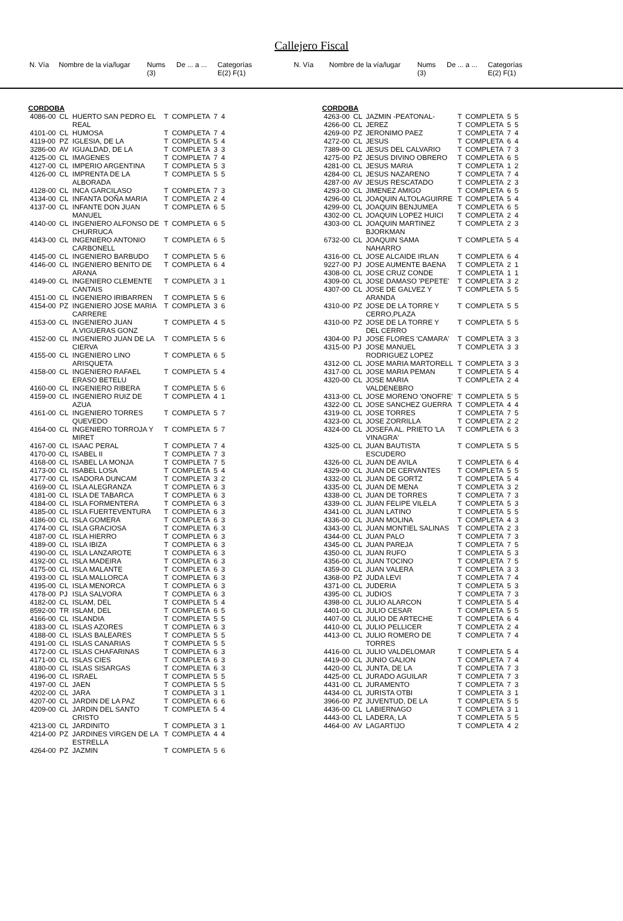Callejero Fiscal
N. Vía Nombre de la vía/lugar
Nums
(3)
De ... a ...
Categorías
E(2) F(1)
N. Vía Nombre de la vía/lugar
Nums
(3)
De ... a ...
Categorías
E(2) F(1)
CORDOBA
| 4086-00 | CL | HUERTO SAN PEDRO EL REAL | T | COMPLETA | 7 | 4 |
| 4101-00 | CL | HUMOSA | T | COMPLETA | 7 | 4 |
| 4119-00 | PZ | IGLESIA, DE LA | T | COMPLETA | 5 | 4 |
| 3286-00 | AV | IGUALDAD, DE LA | T | COMPLETA | 3 | 3 |
| 4125-00 | CL | IMAGENES | T | COMPLETA | 7 | 4 |
| 4127-00 | CL | IMPERIO ARGENTINA | T | COMPLETA | 5 | 3 |
| 4126-00 | CL | IMPRENTA DE LA ALBORADA | T | COMPLETA | 5 | 5 |
| 4128-00 | CL | INCA GARCILASO | T | COMPLETA | 7 | 3 |
| 4134-00 | CL | INFANTA DOÑA MARIA | T | COMPLETA | 2 | 4 |
| 4137-00 | CL | INFANTE DON JUAN MANUEL | T | COMPLETA | 6 | 5 |
| 4140-00 | CL | INGENIERO ALFONSO DE CHURRUCA | T | COMPLETA | 6 | 5 |
| 4143-00 | CL | INGENIERO ANTONIO CARBONELL | T | COMPLETA | 6 | 5 |
| 4145-00 | CL | INGENIERO BARBUDO | T | COMPLETA | 5 | 6 |
| 4146-00 | CL | INGENIERO BENITO DE ARANA | T | COMPLETA | 6 | 4 |
| 4149-00 | CL | INGENIERO CLEMENTE CANTAIS | T | COMPLETA | 3 | 1 |
| 4151-00 | CL | INGENIERO IRIBARREN | T | COMPLETA | 5 | 6 |
| 4154-00 | PZ | INGENIERO JOSE MARIA CARRERE | T | COMPLETA | 3 | 6 |
| 4153-00 | CL | INGENIERO JUAN A.VIGUERAS GONZ | T | COMPLETA | 4 | 5 |
| 4152-00 | CL | INGENIERO JUAN DE LA CIERVA | T | COMPLETA | 5 | 6 |
| 4155-00 | CL | INGENIERO LINO ARISQUETA | T | COMPLETA | 6 | 5 |
| 4158-00 | CL | INGENIERO RAFAEL ERASO BETELU | T | COMPLETA | 5 | 4 |
| 4160-00 | CL | INGENIERO RIBERA | T | COMPLETA | 5 | 6 |
| 4159-00 | CL | INGENIERO RUIZ DE AZUA | T | COMPLETA | 4 | 1 |
| 4161-00 | CL | INGENIERO TORRES QUEVEDO | T | COMPLETA | 5 | 7 |
| 4164-00 | CL | INGENIERO TORROJA Y MIRET | T | COMPLETA | 5 | 7 |
| 4167-00 | CL | ISAAC PERAL | T | COMPLETA | 7 | 4 |
| 4170-00 | CL | ISABEL II | T | COMPLETA | 7 | 3 |
| 4168-00 | CL | ISABEL LA MONJA | T | COMPLETA | 7 | 5 |
| 4173-00 | CL | ISABEL LOSA | T | COMPLETA | 5 | 4 |
| 4177-00 | CL | ISADORA DUNCAM | T | COMPLETA | 3 | 2 |
| 4169-00 | CL | ISLA ALEGRANZA | T | COMPLETA | 6 | 3 |
| 4181-00 | CL | ISLA DE TABARCA | T | COMPLETA | 6 | 3 |
| 4184-00 | CL | ISLA FORMENTERA | T | COMPLETA | 6 | 3 |
| 4185-00 | CL | ISLA FUERTEVENTURA | T | COMPLETA | 6 | 3 |
| 4186-00 | CL | ISLA GOMERA | T | COMPLETA | 6 | 3 |
| 4174-00 | CL | ISLA GRACIOSA | T | COMPLETA | 6 | 3 |
| 4187-00 | CL | ISLA HIERRO | T | COMPLETA | 6 | 3 |
| 4189-00 | CL | ISLA IBIZA | T | COMPLETA | 6 | 3 |
| 4190-00 | CL | ISLA LANZAROTE | T | COMPLETA | 6 | 3 |
| 4192-00 | CL | ISLA MADEIRA | T | COMPLETA | 6 | 3 |
| 4175-00 | CL | ISLA MALANTE | T | COMPLETA | 6 | 3 |
| 4193-00 | CL | ISLA MALLORCA | T | COMPLETA | 6 | 3 |
| 4195-00 | CL | ISLA MENORCA | T | COMPLETA | 6 | 3 |
| 4178-00 | PJ | ISLA SALVORA | T | COMPLETA | 6 | 3 |
| 4182-00 | CL | ISLAM, DEL | T | COMPLETA | 5 | 4 |
| 8592-00 | TR | ISLAM, DEL | T | COMPLETA | 6 | 5 |
| 4166-00 | CL | ISLANDIA | T | COMPLETA | 5 | 5 |
| 4183-00 | CL | ISLAS AZORES | T | COMPLETA | 6 | 3 |
| 4188-00 | CL | ISLAS BALEARES | T | COMPLETA | 5 | 5 |
| 4191-00 | CL | ISLAS CANARIAS | T | COMPLETA | 5 | 5 |
| 4172-00 | CL | ISLAS CHAFARINAS | T | COMPLETA | 6 | 3 |
| 4171-00 | CL | ISLAS CIES | T | COMPLETA | 6 | 3 |
| 4180-00 | CL | ISLAS SISARGAS | T | COMPLETA | 6 | 3 |
| 4196-00 | CL | ISRAEL | T | COMPLETA | 5 | 5 |
| 4197-00 | CL | JAEN | T | COMPLETA | 5 | 5 |
| 4202-00 | CL | JARA | T | COMPLETA | 3 | 1 |
| 4207-00 | CL | JARDIN DE LA PAZ | T | COMPLETA | 6 | 6 |
| 4209-00 | CL | JARDIN DEL SANTO CRISTO | T | COMPLETA | 5 | 4 |
| 4213-00 | CL | JARDINITO | T | COMPLETA | 3 | 1 |
| 4214-00 | PZ | JARDINES VIRGEN DE LA ESTRELLA | T | COMPLETA | 4 | 4 |
| 4264-00 | PZ | JAZMIN | T | COMPLETA | 5 | 6 |
CORDOBA
| 4263-00 | CL | JAZMIN -PEATONAL- | T | COMPLETA | 5 | 5 |
| 4266-00 | CL | JEREZ | T | COMPLETA | 5 | 5 |
| 4269-00 | PZ | JERONIMO PAEZ | T | COMPLETA | 7 | 4 |
| 4272-00 | CL | JESUS | T | COMPLETA | 6 | 4 |
| 7389-00 | CL | JESUS DEL CALVARIO | T | COMPLETA | 7 | 3 |
| 4275-00 | PZ | JESUS DIVINO OBRERO | T | COMPLETA | 6 | 5 |
| 4281-00 | CL | JESUS MARIA | T | COMPLETA | 1 | 2 |
| 4284-00 | CL | JESUS NAZARENO | T | COMPLETA | 7 | 4 |
| 4287-00 | AV | JESUS RESCATADO | T | COMPLETA | 2 | 3 |
| 4293-00 | CL | JIMENEZ AMIGO | T | COMPLETA | 6 | 5 |
| 4296-00 | CL | JOAQUIN ALTOLAGUIRRE | T | COMPLETA | 5 | 4 |
| 4299-00 | CL | JOAQUIN BENJUMEA | T | COMPLETA | 6 | 5 |
| 4302-00 | CL | JOAQUIN LOPEZ HUICI | T | COMPLETA | 2 | 4 |
| 4303-00 | CL | JOAQUIN MARTINEZ BJORKMAN | T | COMPLETA | 2 | 3 |
| 6732-00 | CL | JOAQUIN SAMA NAHARRO | T | COMPLETA | 5 | 4 |
| 4316-00 | CL | JOSE ALCAIDE IRLAN | T | COMPLETA | 6 | 4 |
| 9227-00 | PJ | JOSE AUMENTE BAENA | T | COMPLETA | 2 | 1 |
| 4308-00 | CL | JOSE CRUZ CONDE | T | COMPLETA | 1 | 1 |
| 4309-00 | CL | JOSE DAMASO 'PEPETE' | T | COMPLETA | 3 | 2 |
| 4307-00 | CL | JOSE DE GALVEZ Y ARANDA | T | COMPLETA | 5 | 5 |
| 4310-00 | PZ | JOSE DE LA TORRE Y CERRO,PLAZA | T | COMPLETA | 5 | 5 |
| 4310-00 | PZ | JOSE DE LA TORRE Y DEL CERRO | T | COMPLETA | 5 | 5 |
| 4304-00 | PJ | JOSE FLORES 'CAMARA' | T | COMPLETA | 3 | 3 |
| 4315-00 | PJ | JOSE MANUEL RODRIGUEZ LOPEZ | T | COMPLETA | 3 | 3 |
| 4312-00 | CL | JOSE MARIA MARTORELL | T | COMPLETA | 3 | 3 |
| 4317-00 | CL | JOSE MARIA PEMAN | T | COMPLETA | 5 | 4 |
| 4320-00 | CL | JOSE MARIA VALDENEBRO | T | COMPLETA | 2 | 4 |
| 4313-00 | CL | JOSE MORENO 'ONOFRE' | T | COMPLETA | 5 | 5 |
| 4322-00 | CL | JOSE SANCHEZ GUERRA | T | COMPLETA | 4 | 4 |
| 4319-00 | CL | JOSE TORRES | T | COMPLETA | 7 | 5 |
| 4323-00 | CL | JOSE ZORRILLA | T | COMPLETA | 2 | 2 |
| 4324-00 | CL | JOSEFA AL. PRIETO 'LA VINAGRA' | T | COMPLETA | 6 | 3 |
| 4325-00 | CL | JUAN BAUTISTA ESCUDERO | T | COMPLETA | 5 | 5 |
| 4326-00 | CL | JUAN DE AVILA | T | COMPLETA | 6 | 4 |
| 4329-00 | CL | JUAN DE CERVANTES | T | COMPLETA | 5 | 5 |
| 4332-00 | CL | JUAN DE GORTZ | T | COMPLETA | 5 | 4 |
| 4335-00 | CL | JUAN DE MENA | T | COMPLETA | 3 | 2 |
| 4338-00 | CL | JUAN DE TORRES | T | COMPLETA | 7 | 3 |
| 4339-00 | CL | JUAN FELIPE VILELA | T | COMPLETA | 5 | 3 |
| 4341-00 | CL | JUAN LATINO | T | COMPLETA | 5 | 5 |
| 4336-00 | CL | JUAN MOLINA | T | COMPLETA | 4 | 3 |
| 4343-00 | CL | JUAN MONTIEL SALINAS | T | COMPLETA | 2 | 3 |
| 4344-00 | CL | JUAN PALO | T | COMPLETA | 7 | 3 |
| 4345-00 | CL | JUAN PAREJA | T | COMPLETA | 7 | 5 |
| 4350-00 | CL | JUAN RUFO | T | COMPLETA | 5 | 3 |
| 4356-00 | CL | JUAN TOCINO | T | COMPLETA | 7 | 5 |
| 4359-00 | CL | JUAN VALERA | T | COMPLETA | 3 | 3 |
| 4368-00 | PZ | JUDA LEVI | T | COMPLETA | 7 | 4 |
| 4371-00 | CL | JUDERIA | T | COMPLETA | 5 | 3 |
| 4395-00 | CL | JUDIOS | T | COMPLETA | 7 | 3 |
| 4398-00 | CL | JULIO ALARCON | T | COMPLETA | 5 | 4 |
| 4401-00 | CL | JULIO CESAR | T | COMPLETA | 5 | 5 |
| 4407-00 | CL | JULIO DE ARTECHE | T | COMPLETA | 6 | 4 |
| 4410-00 | CL | JULIO PELLICER | T | COMPLETA | 2 | 4 |
| 4413-00 | CL | JULIO ROMERO DE TORRES | T | COMPLETA | 7 | 4 |
| 4416-00 | CL | JULIO VALDELOMAR | T | COMPLETA | 5 | 4 |
| 4419-00 | CL | JUNIO GALION | T | COMPLETA | 7 | 4 |
| 4420-00 | CL | JUNTA, DE LA | T | COMPLETA | 7 | 3 |
| 4425-00 | CL | JURADO AGUILAR | T | COMPLETA | 7 | 3 |
| 4431-00 | CL | JURAMENTO | T | COMPLETA | 7 | 3 |
| 4434-00 | CL | JURISTA OTBI | T | COMPLETA | 3 | 1 |
| 3966-00 | PZ | JUVENTUD, DE LA | T | COMPLETA | 5 | 5 |
| 4436-00 | CL | LABIERNAGO | T | COMPLETA | 3 | 1 |
| 4443-00 | CL | LADERA, LA | T | COMPLETA | 5 | 5 |
| 4464-00 | AV | LAGARTIJO | T | COMPLETA | 4 | 2 |